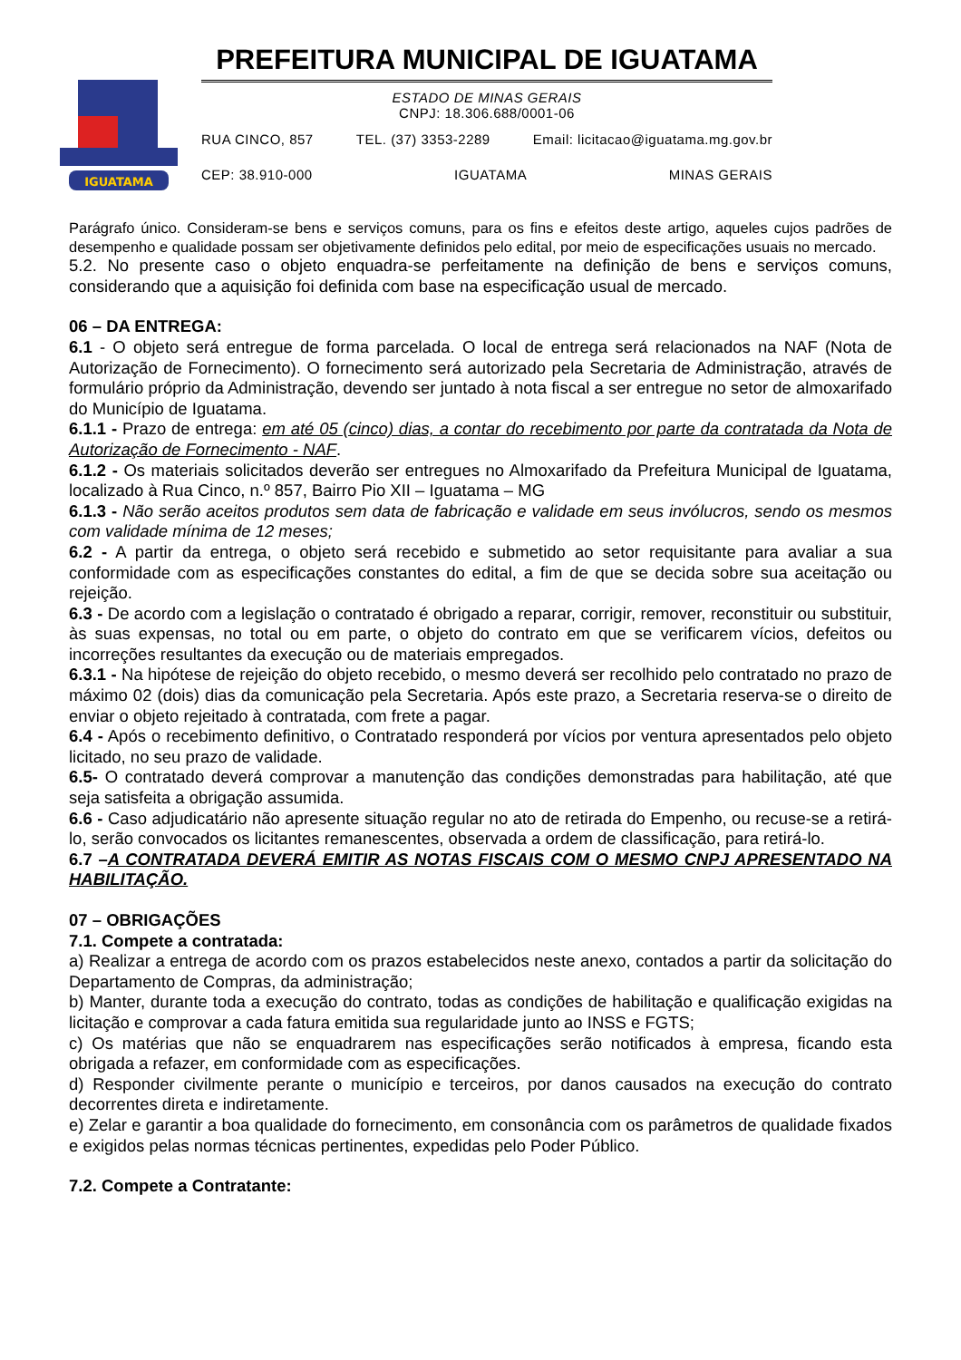IGUATAMA
PREFEITURA MUNICIPAL DE IGUATAMA
ESTADO DE MINAS GERAIS
CNPJ: 18.306.688/0001-06
RUA CINCO, 857 TEL. (37) 3353-2289 Email: licitacao@iguatama.mg.gov.br
CEP: 38.910-000 IGUATAMA MINAS GERAIS
Parágrafo único. Consideram-se bens e serviços comuns, para os fins e efeitos deste artigo, aqueles cujos padrões de desempenho e qualidade possam ser objetivamente definidos pelo edital, por meio de especificações usuais no mercado.
5.2. No presente caso o objeto enquadra-se perfeitamente na definição de bens e serviços comuns, considerando que a aquisição foi definida com base na especificação usual de mercado.
06 – DA ENTREGA:
6.1 - O objeto será entregue de forma parcelada. O local de entrega será relacionados na NAF (Nota de Autorização de Fornecimento). O fornecimento será autorizado pela Secretaria de Administração, através de formulário próprio da Administração, devendo ser juntado à nota fiscal a ser entregue no setor de almoxarifado do Município de Iguatama.
6.1.1 - Prazo de entrega: em até 05 (cinco) dias, a contar do recebimento por parte da contratada da Nota de Autorização de Fornecimento - NAF.
6.1.2 - Os materiais solicitados deverão ser entregues no Almoxarifado da Prefeitura Municipal de Iguatama, localizado à Rua Cinco, n.º 857, Bairro Pio XII – Iguatama – MG
6.1.3 - Não serão aceitos produtos sem data de fabricação e validade em seus invólucros, sendo os mesmos com validade mínima de 12 meses;
6.2 - A partir da entrega, o objeto será recebido e submetido ao setor requisitante para avaliar a sua conformidade com as especificações constantes do edital, a fim de que se decida sobre sua aceitação ou rejeição.
6.3 - De acordo com a legislação o contratado é obrigado a reparar, corrigir, remover, reconstituir ou substituir, às suas expensas, no total ou em parte, o objeto do contrato em que se verificarem vícios, defeitos ou incorreções resultantes da execução ou de materiais empregados.
6.3.1 - Na hipótese de rejeição do objeto recebido, o mesmo deverá ser recolhido pelo contratado no prazo de máximo 02 (dois) dias da comunicação pela Secretaria. Após este prazo, a Secretaria reserva-se o direito de enviar o objeto rejeitado à contratada, com frete a pagar.
6.4 - Após o recebimento definitivo, o Contratado responderá por vícios por ventura apresentados pelo objeto licitado, no seu prazo de validade.
6.5- O contratado deverá comprovar a manutenção das condições demonstradas para habilitação, até que seja satisfeita a obrigação assumida.
6.6 - Caso adjudicatário não apresente situação regular no ato de retirada do Empenho, ou recuse-se a retirá-lo, serão convocados os licitantes remanescentes, observada a ordem de classificação, para retirá-lo.
6.7 –A CONTRATADA DEVERÁ EMITIR AS NOTAS FISCAIS COM O MESMO CNPJ APRESENTADO NA HABILITAÇÃO.
07 – OBRIGAÇÕES
7.1. Compete a contratada:
a) Realizar a entrega de acordo com os prazos estabelecidos neste anexo, contados a partir da solicitação do Departamento de Compras, da administração;
b) Manter, durante toda a execução do contrato, todas as condições de habilitação e qualificação exigidas na licitação e comprovar a cada fatura emitida sua regularidade junto ao INSS e FGTS;
c) Os matérias que não se enquadrarem nas especificações serão notificados à empresa, ficando esta obrigada a refazer, em conformidade com as especificações.
d) Responder civilmente perante o município e terceiros, por danos causados na execução do contrato decorrentes direta e indiretamente.
e) Zelar e garantir a boa qualidade do fornecimento, em consonância com os parâmetros de qualidade fixados e exigidos pelas normas técnicas pertinentes, expedidas pelo Poder Público.
7.2. Compete a Contratante: